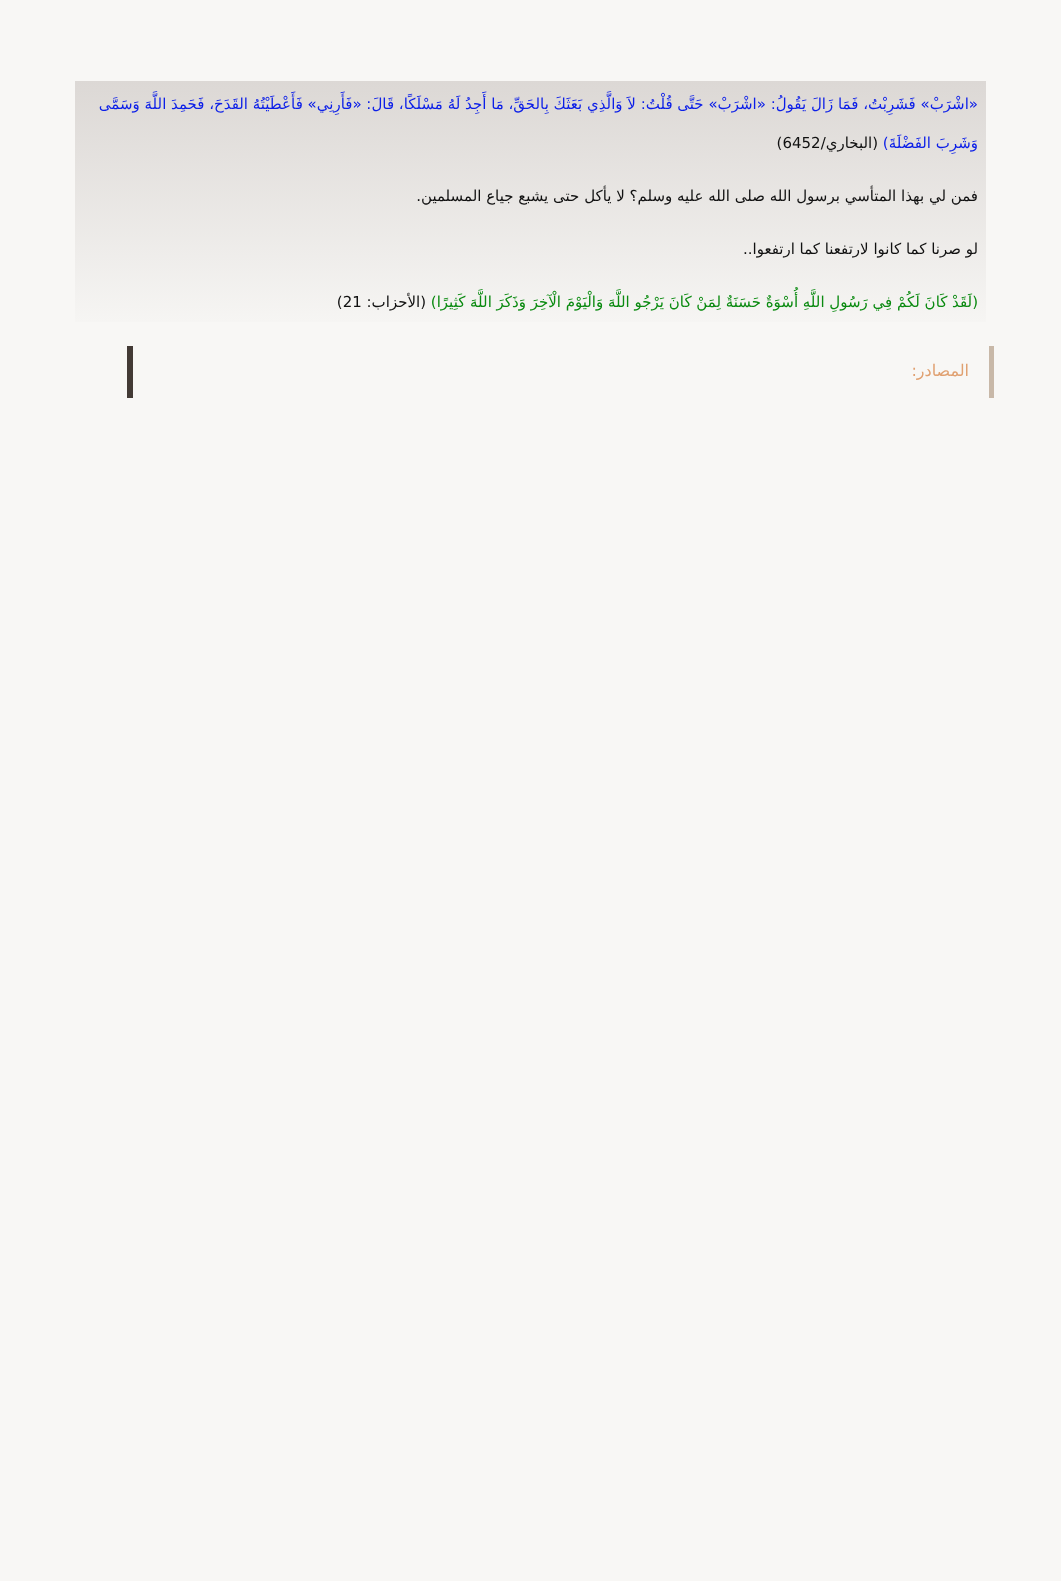«اشْرَبْ» فَشَرِبْتُ، فَمَا زَالَ يَقُولُ: «اشْرَبْ» حَتَّى قُلْتُ: لاَ وَالَّذِي بَعَثَكَ بِالحَقِّ، مَا أَجِدُ لَهُ مَسْلَكًا، قَالَ: «فَأَرِنِي» فَأَعْطَيْتُهُ القَدَحَ، فَحَمِدَ اللَّهَ وَسَمَّى وَشَرِبَ الفَضْلَةَ) (البخاري/6452)
فمن لي بهذا المتأسي برسول الله صلى الله عليه وسلم؟ لا يأكل حتى يشبع جياع المسلمين.
لو صرنا كما كانوا لارتفعنا كما ارتفعوا..
(لَقَدْ كَانَ لَكُمْ فِي رَسُولِ اللَّهِ أُسْوَةٌ حَسَنَةٌ لِمَنْ كَانَ يَرْجُو اللَّهَ وَالْيَوْمَ الْآخِرَ وَذَكَرَ اللَّهَ كَثِيرًا) (الأحزاب: 21)
المصادر: